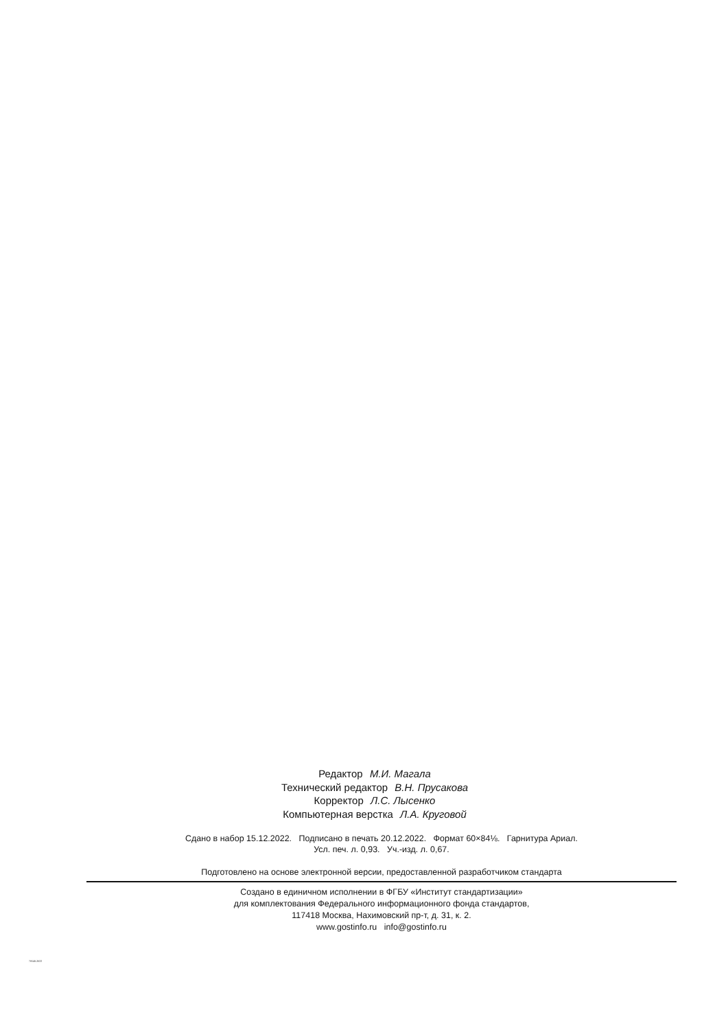Редактор М.И. Магала
Технический редактор В.Н. Прусакова
Корректор Л.С. Лысенко
Компьютерная верстка Л.А. Круговой
Сдано в набор 15.12.2022. Подписано в печать 20.12.2022. Формат 60×84⅛. Гарнитура Ариал.
Усл. печ. л. 0,93. Уч.-изд. л. 0,67.
Подготовлено на основе электронной версии, предоставленной разработчиком стандарта
Создано в единичном исполнении в ФГБУ «Институт стандартизации»
для комплектования Федерального информационного фонда стандартов,
117418 Москва, Нахимовский пр-т, д. 31, к. 2.
www.gostinfo.ru info@gostinfo.ru
70540-2022